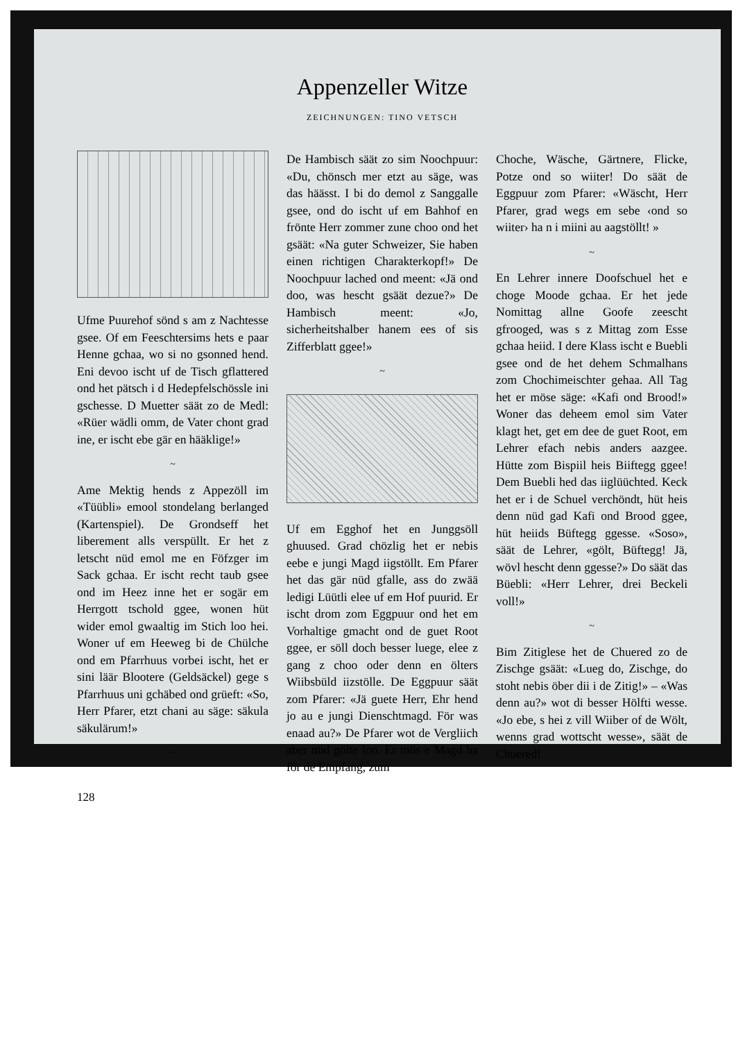Appenzeller Witze
ZEICHNUNGEN: TINO VETSCH
Ufme Puurehof sönd s am z Nachtesse gsee. Of em Feeschtersims hets e paar Henne gchaa, wo si no gsonned hend. Eni devoo ischt uf de Tisch gflattered ond het pätsch i d Hedepfelschössle ini gschesse. D Muetter säät zo de Medl: «Rüer wädli omm, de Vater chont grad ine, er ischt ebe gär en hääklige!»
~
Ame Mektig hends z Appezöll im «Tüübli» emool stondelang berlanged (Kartenspiel). De Grondseff het liberement alls verspüllt. Er het z letscht nüd emol me en Föfzger im Sack gchaa. Er ischt recht taub gsee ond im Heez inne het er sogär em Herrgott tschold ggee, wonen hüt wider emol gwaaltig im Stich loo hei. Woner uf em Heeweg bi de Chülche ond em Pfarrhuus vorbei ischt, het er sini läär Blootere (Geldsäckel) gege s Pfarrhuus uni gchäbed ond grüeft: «So, Herr Pfarer, etzt chani au säge: säkula säkulärum!»
~
De Hambisch säät zo sim Noochpuur: «Du, chönsch mer etzt au säge, was das häässt. I bi do demol z Sanggalle gsee, ond do ischt uf em Bahhof en frönte Herr zommer zune choo ond het gsäät: «Na guter Schweizer, Sie haben einen richtigen Charakterkopf!» De Noochpuur lached ond meent: «Jä ond doo, was hescht gsäät dezue?» De Hambisch meent: «Jo, sicherheitshalber hanem ees of sis Zifferblatt ggee!»
~
Uf em Egghof het en Junggsöll ghuused. Grad chözlig het er nebis eebe e jungi Magd iigstöllt. Em Pfarer het das gär nüd gfalle, ass do zwää ledigi Lüütli elee uf em Hof puurid. Er ischt drom zom Eggpuur ond het em Vorhaltige gmacht ond de guet Root ggee, er söll doch besser luege, elee z gang z choo oder denn en ölters Wiibsbüld iizstölle. De Eggpuur säät zom Pfarer: «Jä guete Herr, Ehr hend jo au e jungi Dienschtmagd. För was enaad au?» De Pfarer wot de Vergliich aber nüd gölte loo. Er mös e Magd ha för de Empfang, zum
Choche, Wäsche, Gärtnere, Flicke, Potze ond so wiiter! Do säät de Eggpuur zom Pfarer: «Wäscht, Herr Pfarer, grad wegs em sebe ‹ond so wiiter› ha n i miini au aagstöllt! »
~
En Lehrer innere Doofschuel het e choge Moode gchaa. Er het jede Nomittag allne Goofe zeescht gfrooged, was s z Mittag zom Esse gchaa heiid. I dere Klass ischt e Buebli gsee ond de het dehem Schmalhans zom Chochimeischter gehaa. All Tag het er möse säge: «Kafi ond Brood!» Woner das deheem emol sim Vater klagt het, get em dee de guet Root, em Lehrer efach nebis anders aazgee. Hütte zom Bispiil heis Biiftegg ggee! Dem Buebli hed das iiglüüchted. Keck het er i de Schuel verchöndt, hüt heis denn nüd gad Kafi ond Brood ggee, hüt heiids Büftegg ggesse. «Soso», säät de Lehrer, «gölt, Büftegg! Jä, wövl hescht denn ggesse?» Do säät das Büebli: «Herr Lehrer, drei Beckeli voll!»
~
Bim Zitiglese het de Chuered zo de Zischge gsäät: «Lueg do, Zischge, do stoht nebis öber dii i de Zitig!» – «Was denn au?» wot di besser Hölfti wesse. «Jo ebe, s hei z vill Wiiber of de Wölt, wenns grad wottscht wesse», säät de Chuered!
128